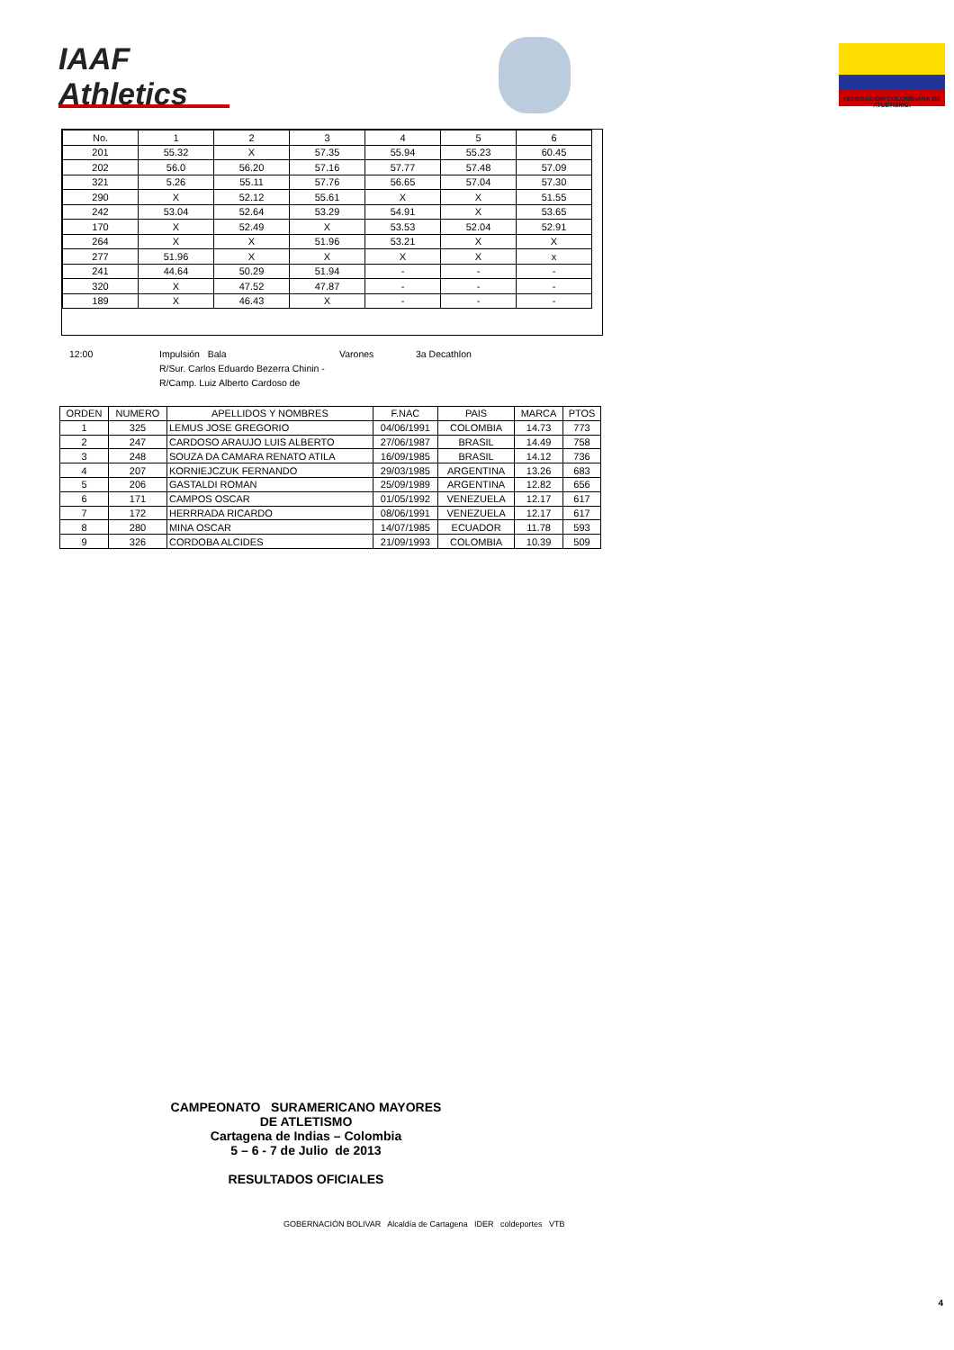IAAF Athletics
FEDERACION COLOMBIANA DE ATLETISMO.
| No. | 1 | 2 | 3 | 4 | 5 | 6 |
| 201 | 55.32 | X | 57.35 | 55.94 | 55.23 | 60.45 |
| 202 | 56.0 | 56.20 | 57.16 | 57.77 | 57.48 | 57.09 |
| 321 | 5.26 | 55.11 | 57.76 | 56.65 | 57.04 | 57.30 |
| 290 | X | 52.12 | 55.61 | X | X | 51.55 |
| 242 | 53.04 | 52.64 | 53.29 | 54.91 | X | 53.65 |
| 170 | X | 52.49 | X | 53.53 | 52.04 | 52.91 |
| 264 | X | X | 51.96 | 53.21 | X | X |
| 277 | 51.96 | X | X | X | X | x |
| 241 | 44.64 | 50.29 | 51.94 | - | - | - |
| 320 | X | 47.52 | 47.87 | - | - | - |
| 189 | X | 46.43 | X | - | - | - |
12:00 Impulsión Bala Varones 3a Decathlon
R/Sur. Carlos Eduardo Bezerra Chinin -
R/Camp. Luiz Alberto Cardoso de
| ORDEN | NUMERO | APELLIDOS Y NOMBRES | F.NAC | PAIS | MARCA | PTOS |
| --- | --- | --- | --- | --- | --- | --- |
| 1 | 325 | LEMUS JOSE GREGORIO | 04/06/1991 | COLOMBIA | 14.73 | 773 |
| 2 | 247 | CARDOSO ARAUJO LUIS ALBERTO | 27/06/1987 | BRASIL | 14.49 | 758 |
| 3 | 248 | SOUZA DA CAMARA RENATO ATILA | 16/09/1985 | BRASIL | 14.12 | 736 |
| 4 | 207 | KORNIEJCZUK FERNANDO | 29/03/1985 | ARGENTINA | 13.26 | 683 |
| 5 | 206 | GASTALDI ROMAN | 25/09/1989 | ARGENTINA | 12.82 | 656 |
| 6 | 171 | CAMPOS OSCAR | 01/05/1992 | VENEZUELA | 12.17 | 617 |
| 7 | 172 | HERRRADA RICARDO | 08/06/1991 | VENEZUELA | 12.17 | 617 |
| 8 | 280 | MINA OSCAR | 14/07/1985 | ECUADOR | 11.78 | 593 |
| 9 | 326 | CORDOBA ALCIDES | 21/09/1993 | COLOMBIA | 10.39 | 509 |
CAMPEONATO SURAMERICANO MAYORES
DE ATLETISMO
Cartagena de Indias – Colombia
5 – 6 - 7 de Julio de 2013
RESULTADOS OFICIALES
GOBERNACIÓN BOLIVAR Alcaldía de Cartagena IDER coldeportes VTB
4